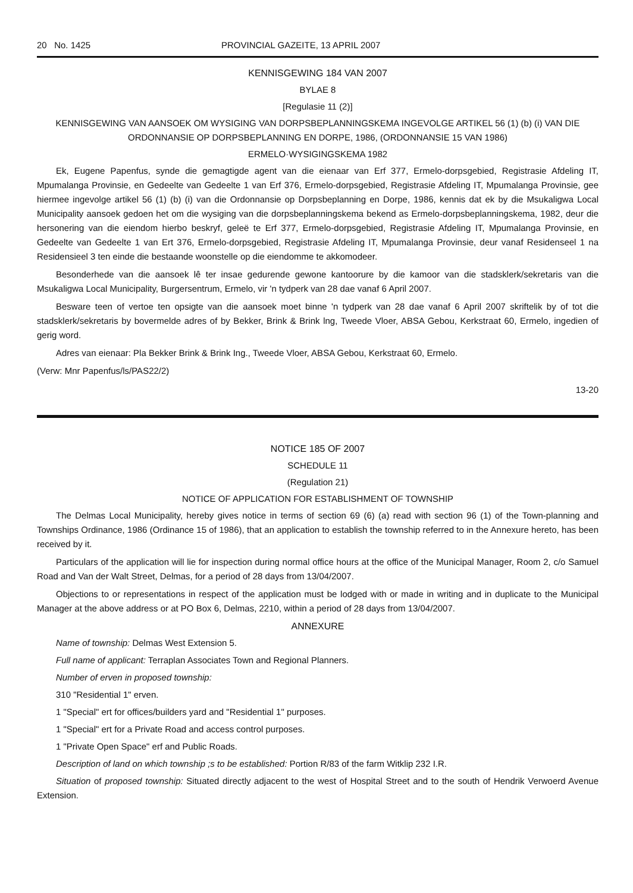20 No. 1425 PROVINCIAL GAZEITE, 13 APRIL 2007
KENNISGEWING 184 VAN 2007
BYLAE 8
[Regulasie 11 (2)]
KENNISGEWING VAN AANSOEK OM WYSIGING VAN DORPSBEPLANNINGSKEMA INGEVOLGE ARTIKEL 56 (1) (b) (i) VAN DIE ORDONNANSIE OP DORPSBEPLANNING EN DORPE, 1986, (ORDONNANSIE 15 VAN 1986)
ERMELO·WYSIGINGSKEMA 1982
Ek, Eugene Papenfus, synde die gemagtigde agent van die eienaar van Erf 377, Ermelo-dorpsgebied, Registrasie Afdeling IT, Mpumalanga Provinsie, en Gedeelte van Gedeelte 1 van Erf 376, Ermelo-dorpsgebied, Registrasie Afdeling IT, Mpumalanga Provinsie, gee hiermee ingevolge artikel 56 (1) (b) (i) van die Ordonnansie op Dorpsbeplanning en Dorpe, 1986, kennis dat ek by die Msukaligwa Local Municipality aansoek gedoen het om die wysiging van die dorpsbeplanningskema bekend as Ermelo-dorpsbeplanningskema, 1982, deur die hersonering van die eiendom hierbo beskryf, geleë te Erf 377, Ermelo-dorpsgebied, Registrasie Afdeling IT, Mpumalanga Provinsie, en Gedeelte van Gedeelte 1 van Ert 376, Ermelo-dorpsgebied, Registrasie Afdeling IT, Mpumalanga Provinsie, deur vanaf Residenseel 1 na Residensieel 3 ten einde die bestaande woonstelle op die eiendomme te akkomodeer.
Besonderhede van die aansoek lê ter insae gedurende gewone kantoorure by die kamoor van die stadsklerk/sekretaris van die Msukaligwa Local Municipality, Burgersentrum, Ermelo, vir 'n tydperk van 28 dae vanaf 6 April 2007.
Besware teen of vertoe ten opsigte van die aansoek moet binne 'n tydperk van 28 dae vanaf 6 April 2007 skriftelik by of tot die stadsklerk/sekretaris by bovermelde adres of by Bekker, Brink & Brink lng, Tweede Vloer, ABSA Gebou, Kerkstraat 60, Ermelo, ingedien of gerig word.
Adres van eienaar: Pla Bekker Brink & Brink Ing., Tweede Vloer, ABSA Gebou, Kerkstraat 60, Ermelo.
(Verw: Mnr Papenfus/ls/PAS22/2)
13-20
NOTICE 185 OF 2007
SCHEDULE 11
(Regulation 21)
NOTICE OF APPLICATION FOR ESTABLISHMENT OF TOWNSHIP
The Delmas Local Municipality, hereby gives notice in terms of section 69 (6) (a) read with section 96 (1) of the Town-planning and Townships Ordinance, 1986 (Ordinance 15 of 1986), that an application to establish the township referred to in the Annexure hereto, has been received by it.
Particulars of the application will lie for inspection during normal office hours at the office of the Municipal Manager, Room 2, c/o Samuel Road and Van der Walt Street, Delmas, for a period of 28 days from 13/04/2007.
Objections to or representations in respect of the application must be lodged with or made in writing and in duplicate to the Municipal Manager at the above address or at PO Box 6, Delmas, 2210, within a period of 28 days from 13/04/2007.
ANNEXURE
Name of township: Delmas West Extension 5.
Full name of applicant: Terraplan Associates Town and Regional Planners.
Number of erven in proposed township:
310 "Residential 1" erven.
1 "Special" ert for offices/builders yard and "Residential 1" purposes.
1 "Special" ert for a Private Road and access control purposes.
1 "Private Open Space" erf and Public Roads.
Description of land on which township ;s to be established: Portion R/83 of the farm Witklip 232 I.R.
Situation of proposed township: Situated directly adjacent to the west of Hospital Street and to the south of Hendrik Verwoerd Avenue Extension.